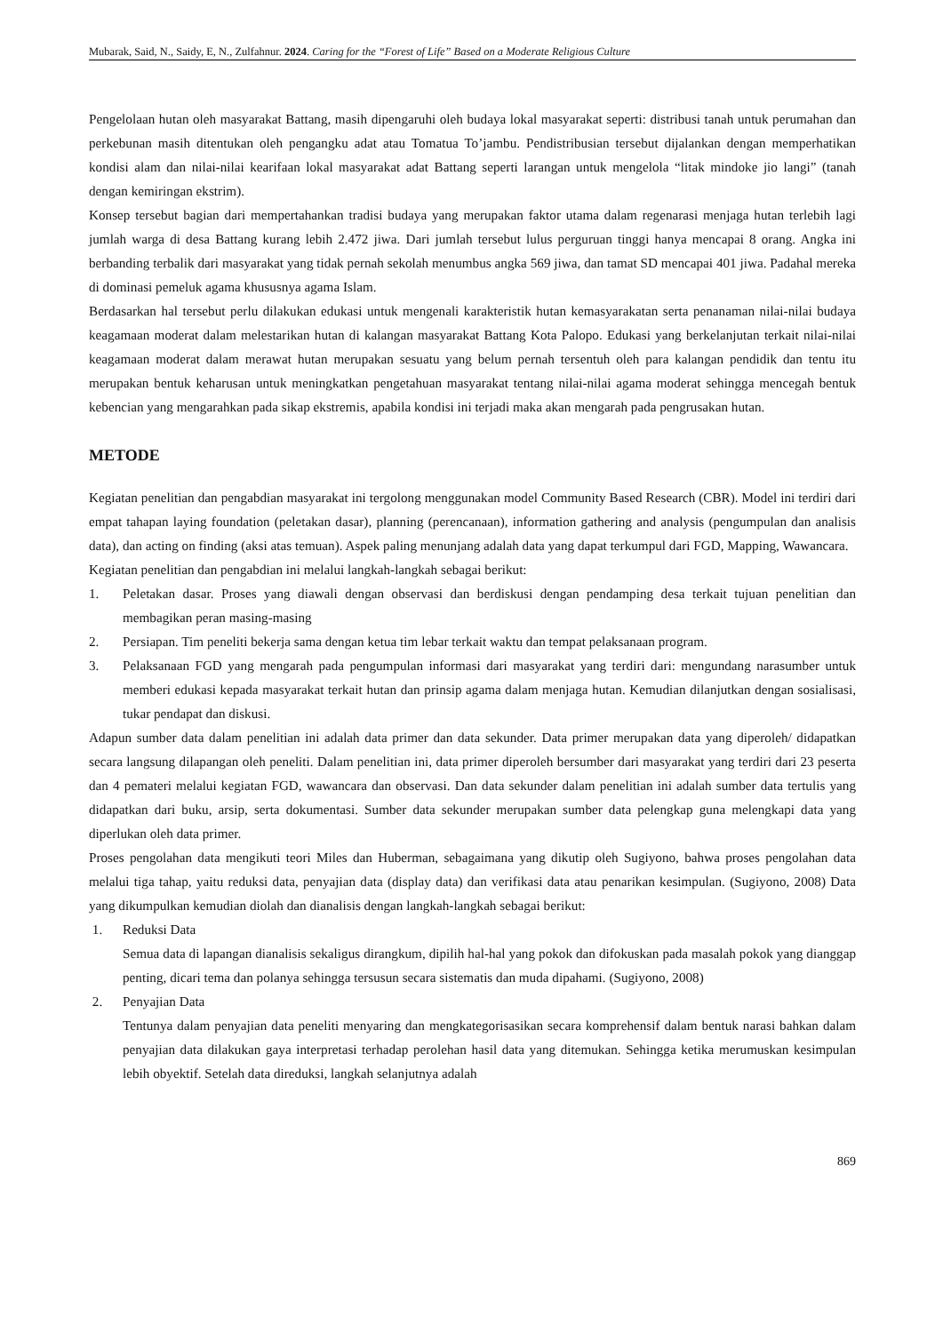Mubarak, Said, N., Saidy, E, N., Zulfahnur. 2024. Caring for the “Forest of Life” Based on a Moderate Religious Culture
Pengelolaan hutan oleh masyarakat Battang, masih dipengaruhi oleh budaya lokal masyarakat seperti: distribusi tanah untuk perumahan dan perkebunan masih ditentukan oleh pengangku adat atau Tomatua To’jambu. Pendistribusian tersebut dijalankan dengan memperhatikan kondisi alam dan nilai-nilai kearifaan lokal masyarakat adat Battang seperti larangan untuk mengelola “litak mindoke jio langi” (tanah dengan kemiringan ekstrim).
Konsep tersebut bagian dari mempertahankan tradisi budaya yang merupakan faktor utama dalam regenarasi menjaga hutan terlebih lagi jumlah warga di desa Battang kurang lebih 2.472 jiwa. Dari jumlah tersebut lulus perguruan tinggi hanya mencapai 8 orang. Angka ini berbanding terbalik dari masyarakat yang tidak pernah sekolah menumbus angka 569 jiwa, dan tamat SD mencapai 401 jiwa. Padahal mereka di dominasi pemeluk agama khususnya agama Islam.
Berdasarkan hal tersebut perlu dilakukan edukasi untuk mengenali karakteristik hutan kemasyarakatan serta penanaman nilai-nilai budaya keagamaan moderat dalam melestarikan hutan di kalangan masyarakat Battang Kota Palopo. Edukasi yang berkelanjutan terkait nilai-nilai keagamaan moderat dalam merawat hutan merupakan sesuatu yang belum pernah tersentuh oleh para kalangan pendidik dan tentu itu merupakan bentuk keharusan untuk meningkatkan pengetahuan masyarakat tentang nilai-nilai agama moderat sehingga mencegah bentuk kebencian yang mengarahkan pada sikap ekstremis, apabila kondisi ini terjadi maka akan mengarah pada pengrusakan hutan.
METODE
Kegiatan penelitian dan pengabdian masyarakat ini tergolong menggunakan model Community Based Research (CBR). Model ini terdiri dari empat tahapan laying foundation (peletakan dasar), planning (perencanaan), information gathering and analysis (pengumpulan dan analisis data), dan acting on finding (aksi atas temuan). Aspek paling menunjang adalah data yang dapat terkumpul dari FGD, Mapping, Wawancara.
Kegiatan penelitian dan pengabdian ini melalui langkah-langkah sebagai berikut:
1. Peletakan dasar. Proses yang diawali dengan observasi dan berdiskusi dengan pendamping desa terkait tujuan penelitian dan membagikan peran masing-masing
2. Persiapan. Tim peneliti bekerja sama dengan ketua tim lebar terkait waktu dan tempat pelaksanaan program.
3. Pelaksanaan FGD yang mengarah pada pengumpulan informasi dari masyarakat yang terdiri dari: mengundang narasumber untuk memberi edukasi kepada masyarakat terkait hutan dan prinsip agama dalam menjaga hutan. Kemudian dilanjutkan dengan sosialisasi, tukar pendapat dan diskusi.
Adapun sumber data dalam penelitian ini adalah data primer dan data sekunder. Data primer merupakan data yang diperoleh/ didapatkan secara langsung dilapangan oleh peneliti. Dalam penelitian ini, data primer diperoleh bersumber dari masyarakat yang terdiri dari 23 peserta dan 4 pemateri melalui kegiatan FGD, wawancara dan observasi. Dan data sekunder dalam penelitian ini adalah sumber data tertulis yang didapatkan dari buku, arsip, serta dokumentasi. Sumber data sekunder merupakan sumber data pelengkap guna melengkapi data yang diperlukan oleh data primer.
Proses pengolahan data mengikuti teori Miles dan Huberman, sebagaimana yang dikutip oleh Sugiyono, bahwa proses pengolahan data melalui tiga tahap, yaitu reduksi data, penyajian data (display data) dan verifikasi data atau penarikan kesimpulan. (Sugiyono, 2008) Data yang dikumpulkan kemudian diolah dan dianalisis dengan langkah-langkah sebagai berikut:
1. Reduksi Data
Semua data di lapangan dianalisis sekaligus dirangkum, dipilih hal-hal yang pokok dan difokuskan pada masalah pokok yang dianggap penting, dicari tema dan polanya sehingga tersusun secara sistematis dan muda dipahami. (Sugiyono, 2008)
2. Penyajian Data
Tentunya dalam penyajian data peneliti menyaring dan mengkategorisasikan secara komprehensif dalam bentuk narasi bahkan dalam penyajian data dilakukan gaya interpretasi terhadap perolehan hasil data yang ditemukan. Sehingga ketika merumuskan kesimpulan lebih obyektif. Setelah data direduksi, langkah selanjutnya adalah
869